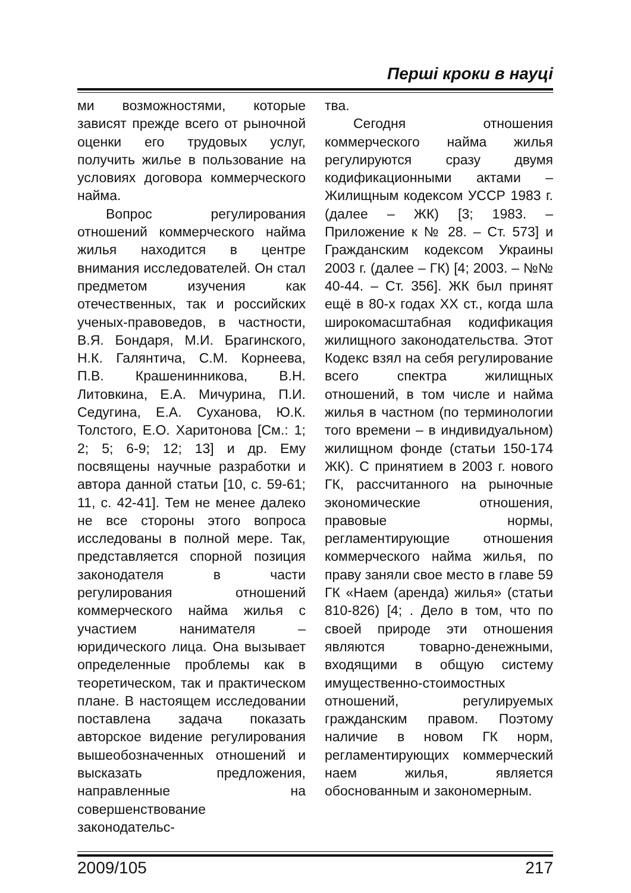Перші кроки в науці
ми возможностями, которые зависят прежде всего от рыночной оценки его трудовых услуг, получить жилье в пользование на условиях договора коммерческого найма.
Вопрос регулирования отношений коммерческого найма жилья находится в центре внимания исследователей. Он стал предметом изучения как отечественных, так и российских ученых-правоведов, в частности, В.Я. Бондаря, М.И. Брагинского, Н.К. Галянтича, С.М. Корнеева, П.В. Крашенинникова, В.Н. Литовкина, Е.А. Мичурина, П.И. Седугина, Е.А. Суханова, Ю.К. Толстого, Е.О. Харитонова [См.: 1; 2; 5; 6-9; 12; 13] и др. Ему посвящены научные разработки и автора данной статьи [10, с. 59-61; 11, с. 42-41]. Тем не менее далеко не все стороны этого вопроса исследованы в полной мере. Так, представляется спорной позиция законодателя в части регулирования отношений коммерческого найма жилья с участием нанимателя – юридического лица. Она вызывает определенные проблемы как в теоретическом, так и практическом плане. В настоящем исследовании поставлена задача показать авторское видение регулирования вышеобозначенных отношений и высказать предложения, направленные на совершенствование законодательс-
тва.
Сегодня отношения коммерческого найма жилья регулируются сразу двумя кодификационными актами – Жилищным кодексом УССР 1983 г. (далее – ЖК) [3; 1983. – Приложение к № 28. – Ст. 573] и Гражданским кодексом Украины 2003 г. (далее – ГК) [4; 2003. – №№ 40-44. – Ст. 356]. ЖК был принят ещё в 80-х годах XX ст., когда шла широкомасштабная кодификация жилищного законодательства. Этот Кодекс взял на себя регулирование всего спектра жилищных отношений, в том числе и найма жилья в частном (по терминологии того времени – в индивидуальном) жилищном фонде (статьи 150-174 ЖК). С принятием в 2003 г. нового ГК, рассчитанного на рыночные экономические отношения, правовые нормы, регламентирующие отношения коммерческого найма жилья, по праву заняли свое место в главе 59 ГК «Наем (аренда) жилья» (статьи 810-826) [4; . Дело в том, что по своей природе эти отношения являются товарно-денежными, входящими в общую систему имущественно-стоимостных отношений, регулируемых гражданским правом. Поэтому наличие в новом ГК норм, регламентирующих коммерческий наем жилья, является обоснованным и закономерным.
2009/105 217